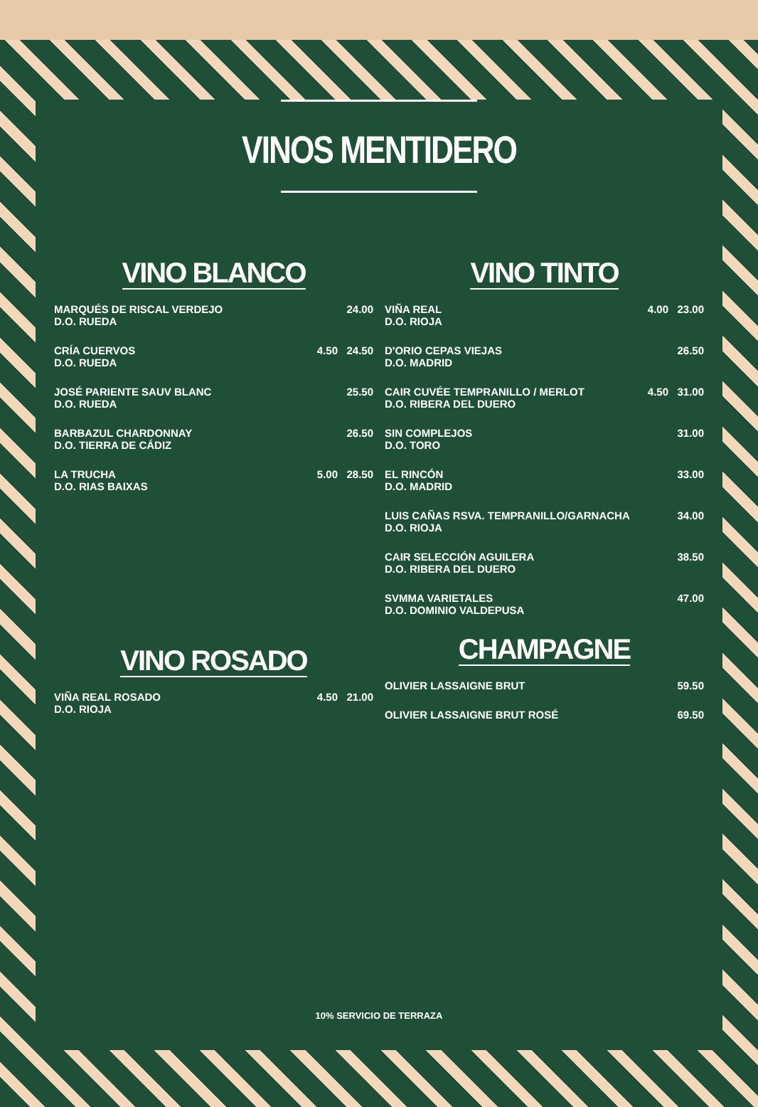VINOS MENTIDERO
VINO BLANCO
| MARQUÉS DE RISCAL VERDEJO D.O. RUEDA | | 24.00 |
| CRÍA CUERVOS D.O. RUEDA | 4.50 | 24.50 |
| JOSÉ PARIENTE SAUV BLANC D.O. RUEDA | | 25.50 |
| BARBAZUL CHARDONNAY D.O. TIERRA DE CÁDIZ | | 26.50 |
| LA TRUCHA D.O. RIAS BAIXAS | 5.00 | 28.50 |
VINO ROSADO
| VIÑA REAL ROSADO D.O. RIOJA | 4.50 | 21.00 |
VINO TINTO
| VIÑA REAL D.O. RIOJA | 4.00 | 23.00 |
| D'ORIO CEPAS VIEJAS D.O. MADRID | | 26.50 |
| CAIR CUVÉE TEMPRANILLO / MERLOT D.O. RIBERA DEL DUERO | 4.50 | 31.00 |
| SIN COMPLEJOS D.O. TORO | | 31.00 |
| EL RINCÓN D.O. MADRID | | 33.00 |
| LUIS CAÑAS RSVA. TEMPRANILLO/GARNACHA D.O. RIOJA | | 34.00 |
| CAIR SELECCIÓN AGUILERA D.O. RIBERA DEL DUERO | | 38.50 |
| SVMMA VARIETALES D.O. DOMINIO VALDEPUSA | | 47.00 |
CHAMPAGNE
| OLIVIER LASSAIGNE BRUT | 59.50 |
| OLIVIER LASSAIGNE BRUT ROSÉ | 69.50 |
10% SERVICIO DE TERRAZA